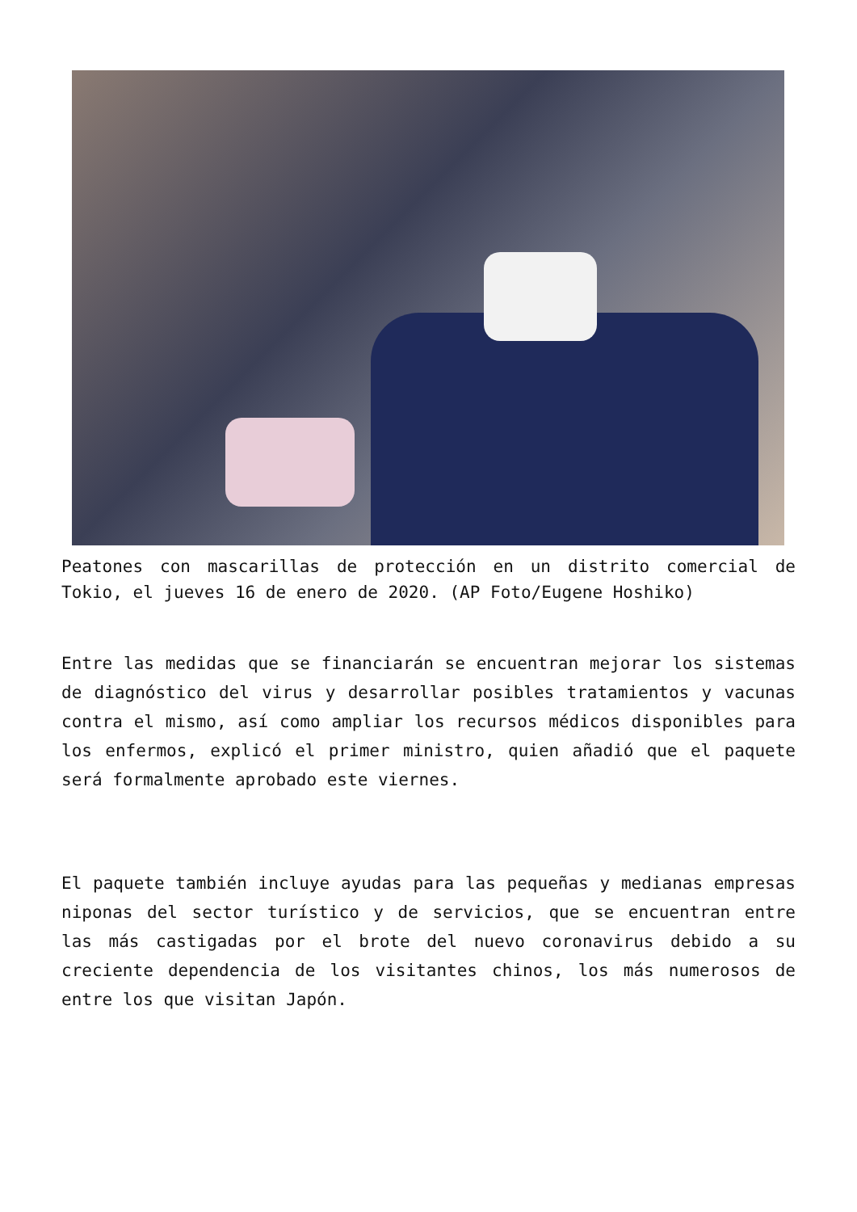Peatones con mascarillas de protección en un distrito comercial de Tokio, el jueves 16 de enero de 2020. (AP Foto/Eugene Hoshiko)
Entre las medidas que se financiarán se encuentran mejorar los sistemas de diagnóstico del virus y desarrollar posibles tratamientos y vacunas contra el mismo, así como ampliar los recursos médicos disponibles para los enfermos, explicó el primer ministro, quien añadió que el paquete será formalmente aprobado este viernes.
El paquete también incluye ayudas para las pequeñas y medianas empresas niponas del sector turístico y de servicios, que se encuentran entre las más castigadas por el brote del nuevo coronavirus debido a su creciente dependencia de los visitantes chinos, los más numerosos de entre los que visitan Japón.